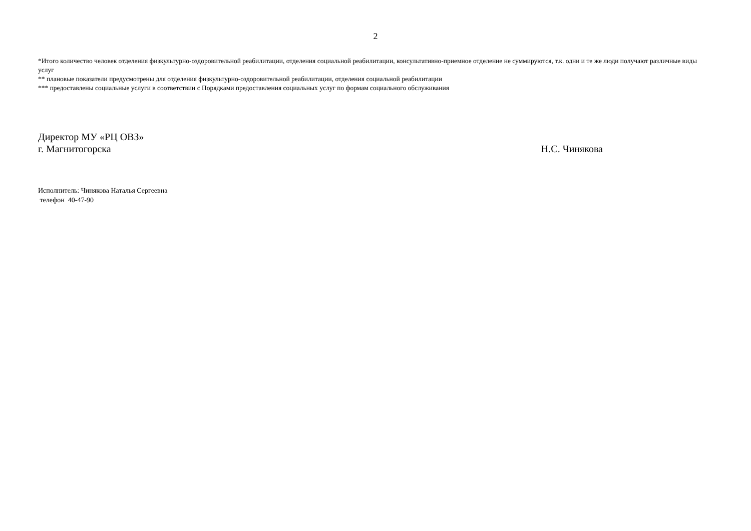2
*Итого количество человек отделения физкультурно-оздоровительной реабилитации, отделения социальной реабилитации, консультативно-приемное отделение не суммируются, т.к. одни и те же люди получают различные виды услуг
** плановые показатели предусмотрены для отделения физкультурно-оздоровительной реабилитации, отделения социальной реабилитации
*** предоставлены социальные услуги в соответствии с Порядками предоставления социальных услуг по формам социального обслуживания
Директор МУ «РЦ ОВЗ»
г. Магнитогорска
Н.С. Чинякова
Исполнитель: Чинякова Наталья Сергеевна
телефон 40-47-90